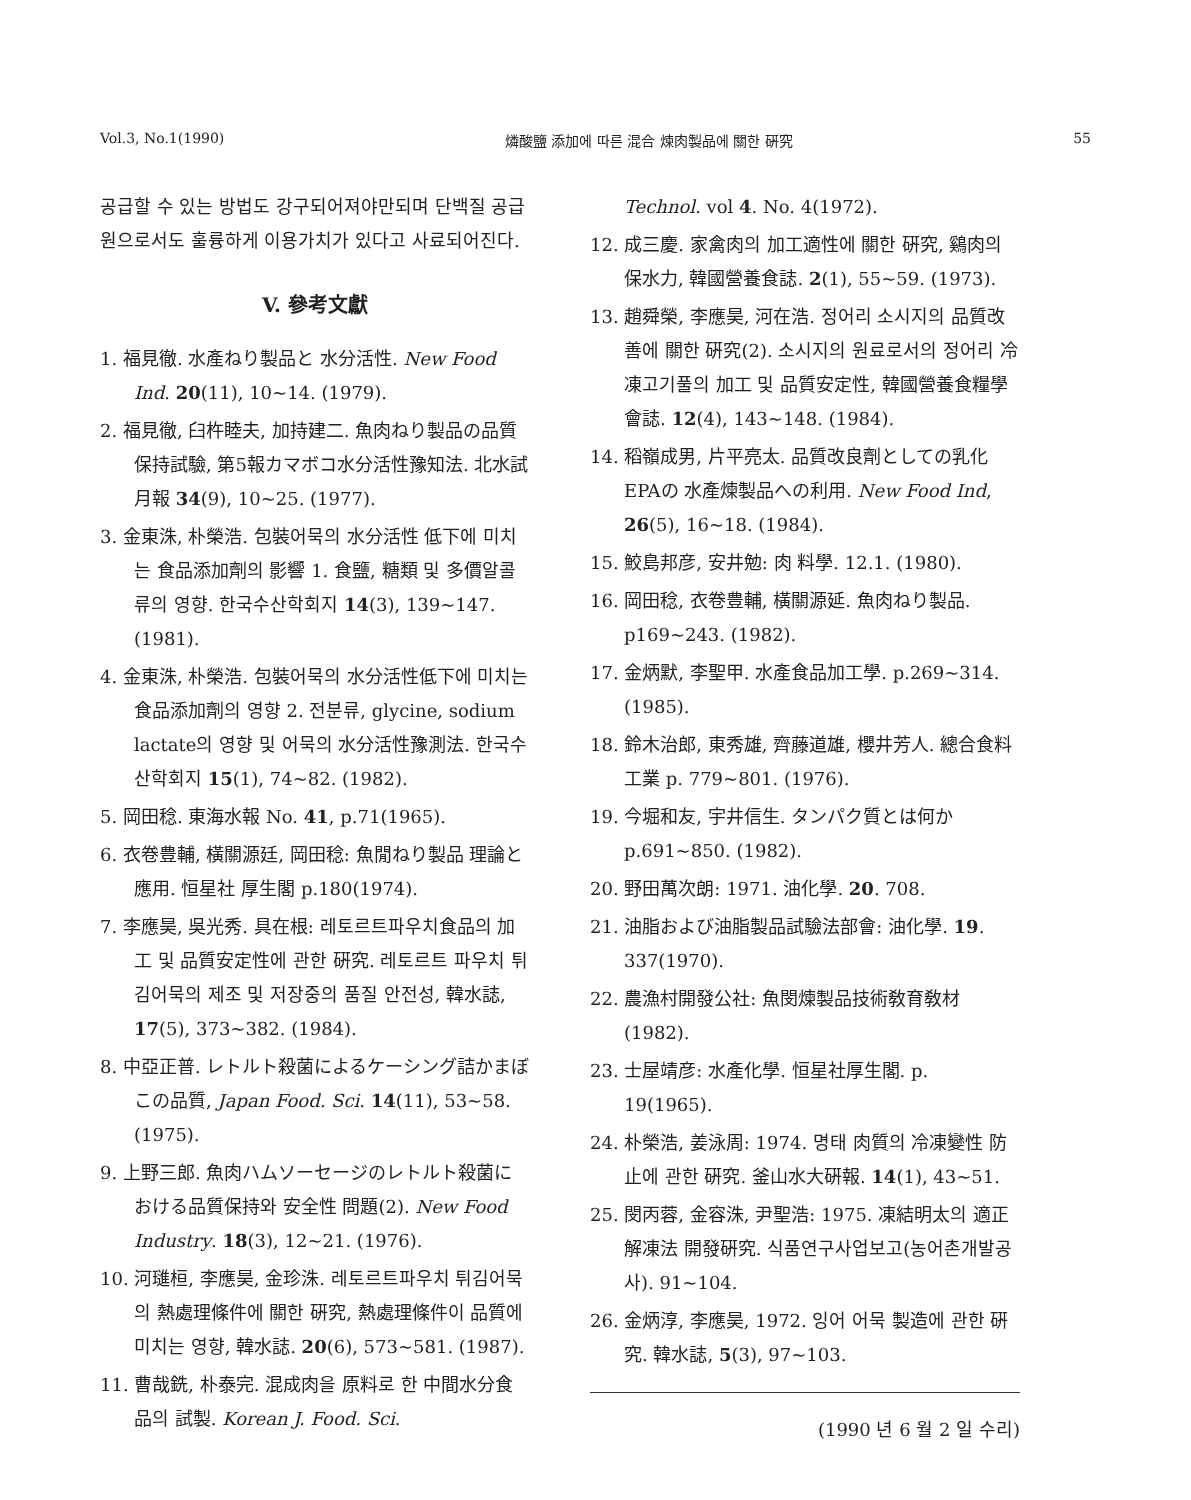Vol.3, No.1(1990) 燐酸鹽 添加에 따른 混合 煉肉製品에 關한 硏究 55
공급할 수 있는 방법도 강구되어져야만되며 단백질 공급원으로서도 훌륭하게 이용가치가 있다고 사료되어진다.
V. 參考文獻
1. 福見徹. 水產ねり製品と 水分活性. New Food Ind. 20(11), 10~14. (1979).
2. 福見徹, 臼杵睦夫, 加持建二. 魚肉ねり製品の品質保持試驗, 第5報カマボコ水分活性豫知法. 北水試月報 34(9), 10~25. (1977).
3. 金東洙, 朴榮浩. 包裝어묵의 水分活性 低下에 미치는 食品添加劑의 影響 1. 食鹽, 糖類 및 多價알콜류의 영향. 한국수산학회지 14(3), 139~147. (1981).
4. 金東洙, 朴榮浩. 包裝어묵의 水分活性低下에 미치는 食品添加劑의 영향 2. 전분류, glycine, sodium lactate의 영향 및 어묵의 水分活性豫測法. 한국수산학회지 15(1), 74~82. (1982).
5. 岡田稔. 東海水報 No. 41, p.71(1965).
6. 衣卷豊輔, 橫關源廷, 岡田稔: 魚閒ねり製品 理論と 應用. 恒星社 厚生閣 p.180(1974).
7. 李應昊, 吳光秀. 具在根: 레토르트파우치食品의 加工 및 品質安定性에 관한 硏究. 레토르트 파우치 튀김어묵의 제조 및 저장중의 품질 안전성, 韓水誌, 17(5), 373~382. (1984).
8. 中亞正普. レトルト殺菌によるケーシング詰かまぼこの品質, Japan Food. Sci. 14(11), 53~58. (1975).
9. 上野三郎. 魚肉ハムソーセージのレトルト殺菌における品質保持와 安全性 問題(2). New Food Industry. 18(3), 12~21. (1976).
10. 河璡桓, 李應昊, 金珍洙. 레토르트파우치 튀김어묵의 熱處理條件에 關한 硏究, 熱處理條件이 品質에 미치는 영향, 韓水誌. 20(6), 573~581. (1987).
11. 曹哉銑, 朴泰完. 混成肉을 原料로 한 中間水分食品의 試製. Korean J. Food. Sci.
Technol. vol 4. No. 4(1972).
12. 成三慶. 家禽肉의 加工適性에 關한 硏究, 鷄肉의 保水力, 韓國營養食誌. 2(1), 55~59. (1973).
13. 趙舜榮, 李應昊, 河在浩. 정어리 소시지의 品質改善에 關한 硏究(2). 소시지의 원료로서의 정어리 冷凍고기풀의 加工 및 品質安定性, 韓國營養食糧學會誌. 12(4), 143~148. (1984).
14. 稻嶺成男, 片平亮太. 品質改良劑としての乳化EPAの 水產煉製品への利用. New Food Ind, 26(5), 16~18. (1984).
15. 鮫島邦彦, 安井勉: 肉 料學. 12.1. (1980).
16. 岡田稔, 衣卷豊輔, 橫關源延. 魚肉ねり製品. p169~243. (1982).
17. 金炳默, 李聖甲. 水產食品加工學. p.269~314. (1985).
18. 鈴木治郎, 東秀雄, 齊藤道雄, 櫻井芳人. 總合食料工業 p. 779~801. (1976).
19. 今堀和友, 宇井信生. タンパク質とは何か p.691~850. (1982).
20. 野田萬次朗: 1971. 油化學. 20. 708.
21. 油脂および油脂製品試驗法部會: 油化學. 19. 337(1970).
22. 農漁村開發公社: 魚閔煉製品技術敎育敎材 (1982).
23. 士屋靖彦: 水產化學. 恒星社厚生閣. p. 19(1965).
24. 朴榮浩, 姜泳周: 1974. 명태 肉質의 冷凍變性 防止에 관한 硏究. 釜山水大硏報. 14(1), 43~51.
25. 閔丙蓉, 金容洙, 尹聖浩: 1975. 凍結明太의 適正解凍法 開發硏究. 식품연구사업보고(농어촌개발공사). 91~104.
26. 金炳淳, 李應昊, 1972. 잉어 어묵 製造에 관한 硏究. 韓水誌, 5(3), 97~103.
(1990 년 6 월 2 일 수리)